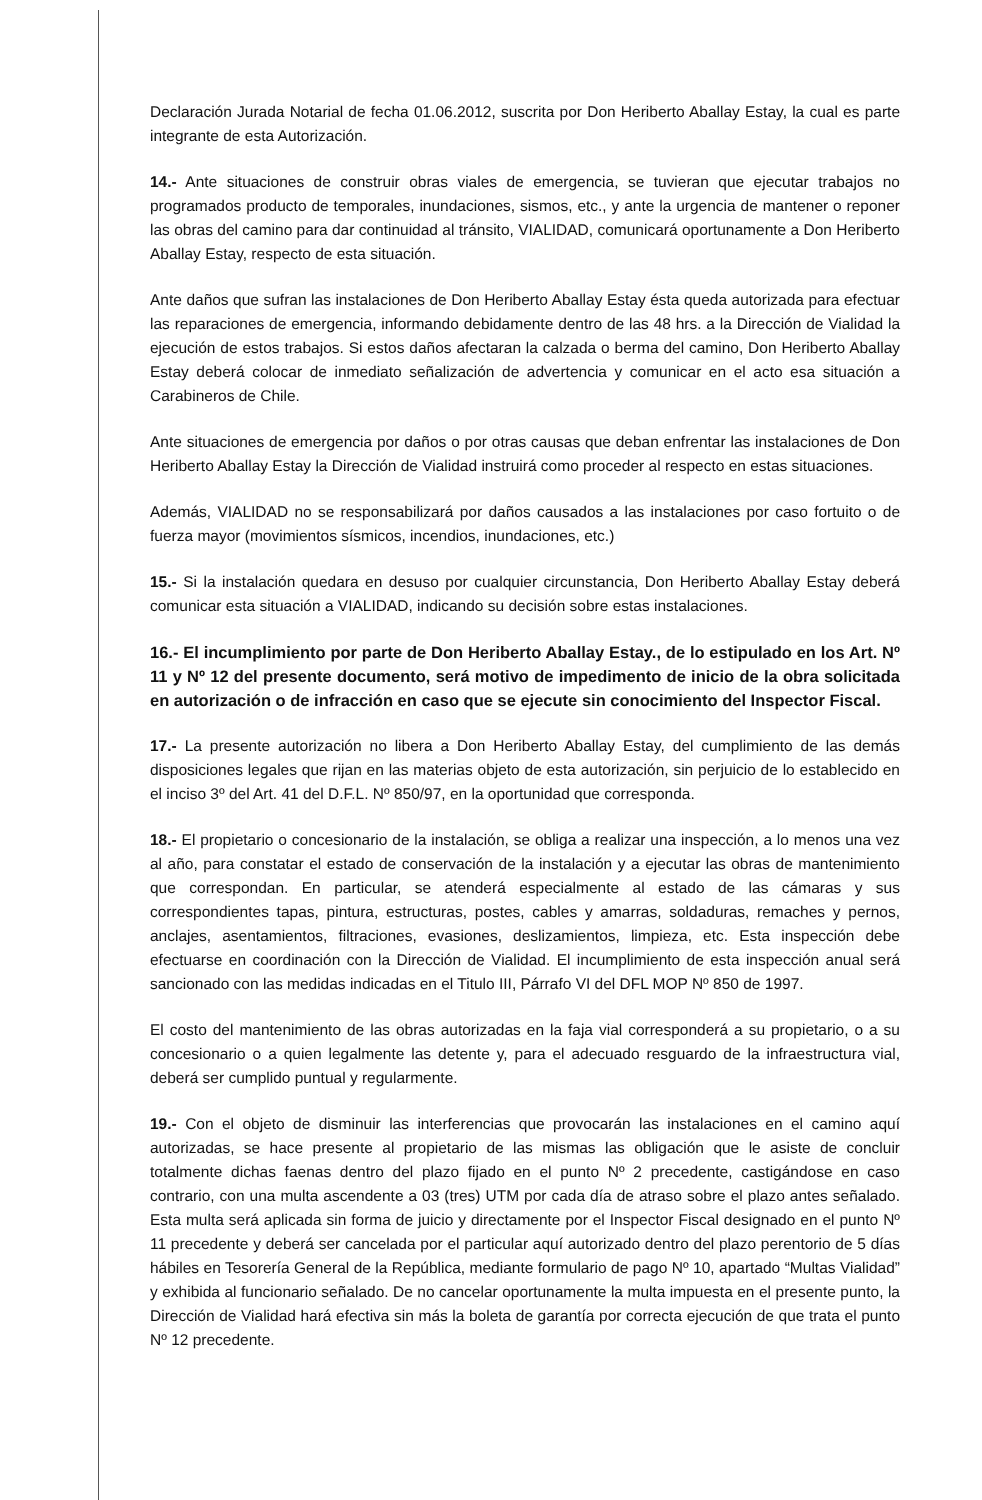Declaración Jurada Notarial de fecha 01.06.2012, suscrita por Don Heriberto Aballay Estay, la cual es parte integrante de esta Autorización.
14.- Ante situaciones de construir obras viales de emergencia, se tuvieran que ejecutar trabajos no programados producto de temporales, inundaciones, sismos, etc., y ante la urgencia de mantener o reponer las obras del camino para dar continuidad al tránsito, VIALIDAD, comunicará oportunamente a Don Heriberto Aballay Estay, respecto de esta situación.
Ante daños que sufran las instalaciones de Don Heriberto Aballay Estay ésta queda autorizada para efectuar las reparaciones de emergencia, informando debidamente dentro de las 48 hrs. a la Dirección de Vialidad la ejecución de estos trabajos. Si estos daños afectaran la calzada o berma del camino, Don Heriberto Aballay Estay deberá colocar de inmediato señalización de advertencia y comunicar en el acto esa situación a Carabineros de Chile.
Ante situaciones de emergencia por daños o por otras causas que deban enfrentar las instalaciones de Don Heriberto Aballay Estay la Dirección de Vialidad instruirá como proceder al respecto en estas situaciones.
Además, VIALIDAD no se responsabilizará por daños causados a las instalaciones por caso fortuito o de fuerza mayor (movimientos sísmicos, incendios, inundaciones, etc.)
15.- Si la instalación quedara en desuso por cualquier circunstancia, Don Heriberto Aballay Estay deberá comunicar esta situación a VIALIDAD, indicando su decisión sobre estas instalaciones.
16.- El incumplimiento por parte de Don Heriberto Aballay Estay., de lo estipulado en los Art. Nº 11 y Nº 12 del presente documento, será motivo de impedimento de inicio de la obra solicitada en autorización o de infracción en caso que se ejecute sin conocimiento del Inspector Fiscal.
17.- La presente autorización no libera a Don Heriberto Aballay Estay, del cumplimiento de las demás disposiciones legales que rijan en las materias objeto de esta autorización, sin perjuicio de lo establecido en el inciso 3º del Art. 41 del D.F.L. Nº 850/97, en la oportunidad que corresponda.
18.- El propietario o concesionario de la instalación, se obliga a realizar una inspección, a lo menos una vez al año, para constatar el estado de conservación de la instalación y a ejecutar las obras de mantenimiento que correspondan. En particular, se atenderá especialmente al estado de las cámaras y sus correspondientes tapas, pintura, estructuras, postes, cables y amarras, soldaduras, remaches y pernos, anclajes, asentamientos, filtraciones, evasiones, deslizamientos, limpieza, etc. Esta inspección debe efectuarse en coordinación con la Dirección de Vialidad. El incumplimiento de esta inspección anual será sancionado con las medidas indicadas en el Titulo III, Párrafo VI del DFL MOP Nº 850 de 1997.
El costo del mantenimiento de las obras autorizadas en la faja vial corresponderá a su propietario, o a su concesionario o a quien legalmente las detente y, para el adecuado resguardo de la infraestructura vial, deberá ser cumplido puntual y regularmente.
19.- Con el objeto de disminuir las interferencias que provocarán las instalaciones en el camino aquí autorizadas, se hace presente al propietario de las mismas las obligación que le asiste de concluir totalmente dichas faenas dentro del plazo fijado en el punto Nº 2 precedente, castigándose en caso contrario, con una multa ascendente a 03 (tres) UTM por cada día de atraso sobre el plazo antes señalado. Esta multa será aplicada sin forma de juicio y directamente por el Inspector Fiscal designado en el punto Nº 11 precedente y deberá ser cancelada por el particular aquí autorizado dentro del plazo perentorio de 5 días hábiles en Tesorería General de la República, mediante formulario de pago Nº 10, apartado “Multas Vialidad” y exhibida al funcionario señalado. De no cancelar oportunamente la multa impuesta en el presente punto, la Dirección de Vialidad hará efectiva sin más la boleta de garantía por correcta ejecución de que trata el punto Nº 12 precedente.